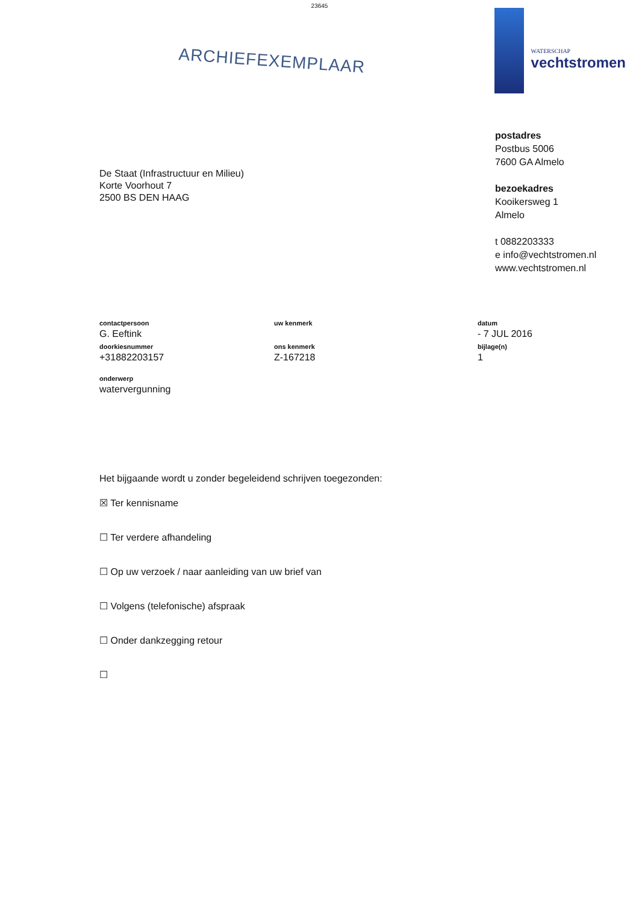23645
ARCHIEFEXEMPLAAR
WATERSCHAP
vechtstromen
postadres
Postbus 5006
7600 GA Almelo
bezoekadres
Kooikersweg 1
Almelo
t 0882203333
e info@vechtstromen.nl
www.vechtstromen.nl
De Staat (Infrastructuur en Milieu)
Korte Voorhout 7
2500 BS DEN HAAG
contactpersoon
G. Eeftink
uw kenmerk datum
- 7 JUL 2016
doorkiesnummer
+31882203157
ons kenmerk
Z-167218
bijlage(n)
1
onderwerp
watervergunning
Het bijgaande wordt u zonder begeleidend schrijven toegezonden:
☒ Ter kennisname
☐ Ter verdere afhandeling
☐ Op uw verzoek / naar aanleiding van uw brief van
☐ Volgens (telefonische) afspraak
☐ Onder dankzegging retour
☐